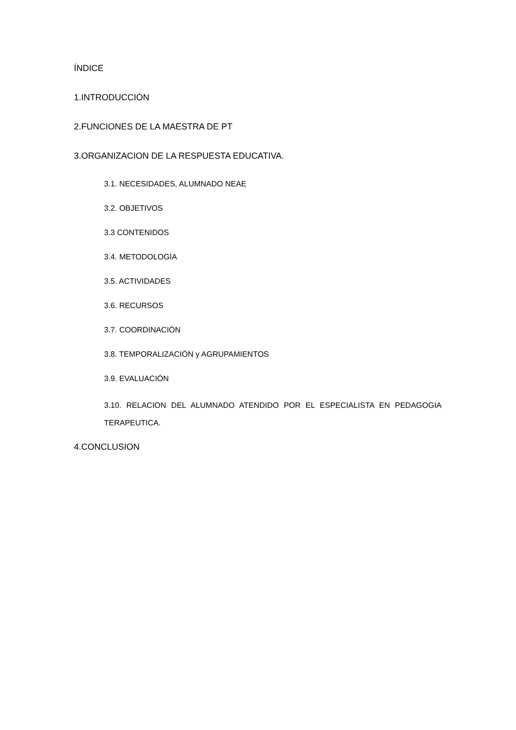ÍNDICE
1.INTRODUCCIÓN
2.FUNCIONES DE LA MAESTRA DE PT
3.ORGANIZACION DE LA RESPUESTA EDUCATIVA.
3.1. NECESIDADES, ALUMNADO NEAE
3.2. OBJETIVOS
3.3 CONTENIDOS
3.4. METODOLOGÍA
3.5. ACTIVIDADES
3.6. RECURSOS
3.7. COORDINACIÓN
3.8. TEMPORALIZACIÓN y AGRUPAMIENTOS
3.9. EVALUACIÓN
3.10. RELACION DEL ALUMNADO ATENDIDO POR EL ESPECIALISTA EN PEDAGOGIA TERAPEUTICA.
4.CONCLUSION